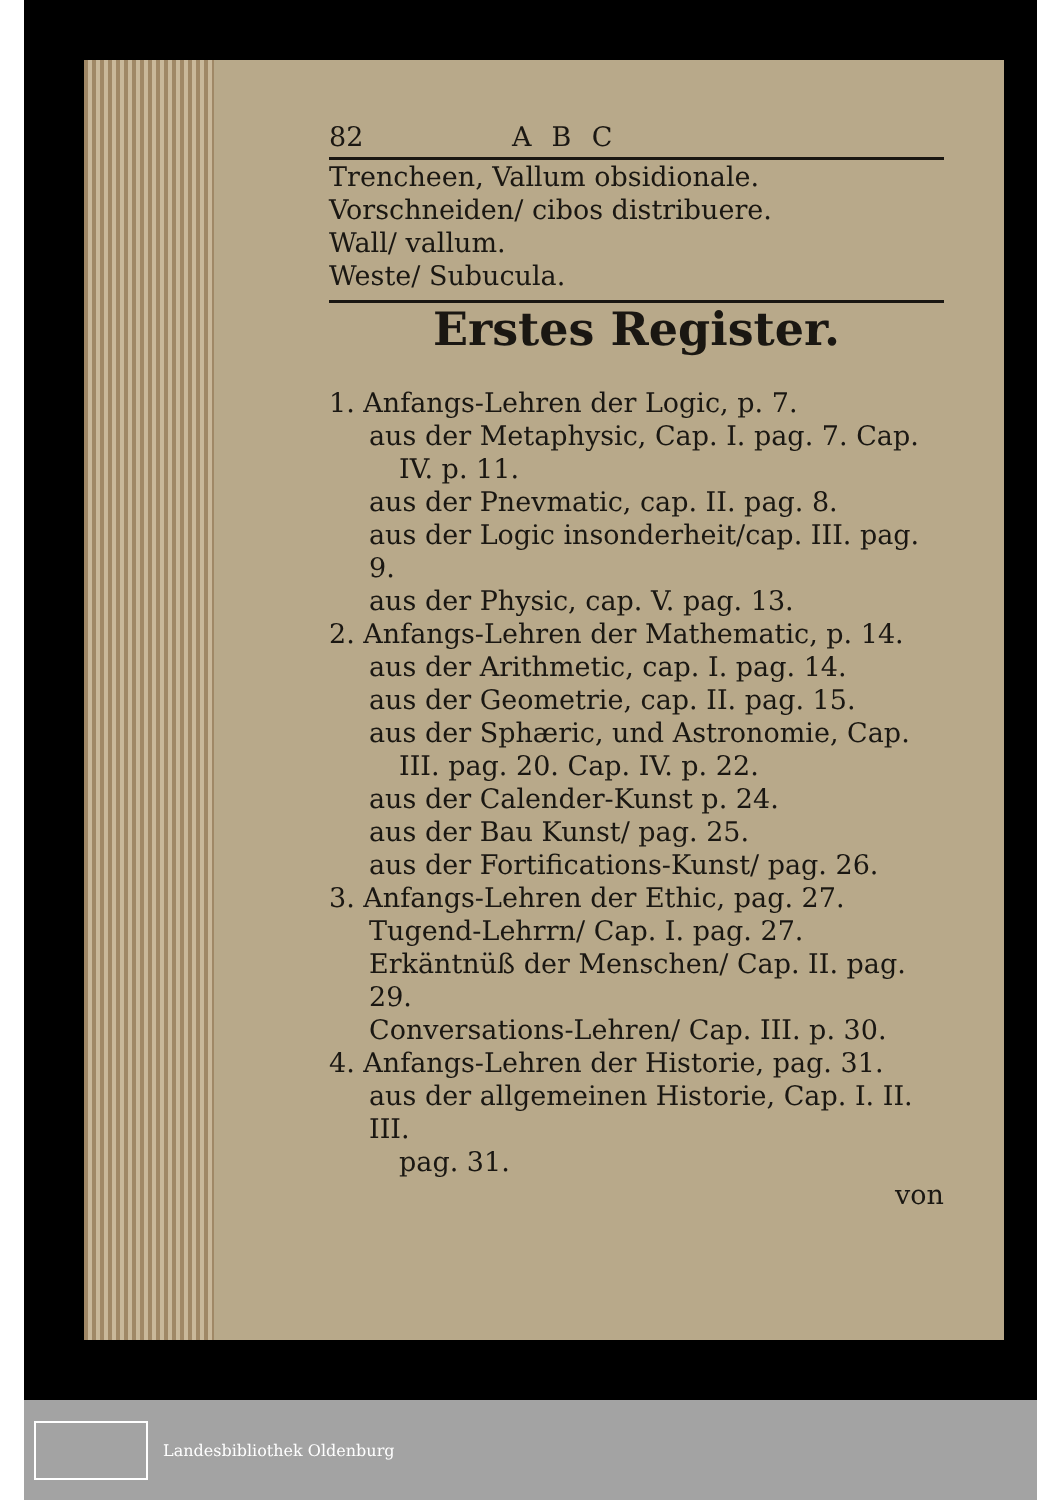82 ABC
Trencheen, Vallum obsidionale.
Vorschneiden/ cibos distribuere.
Wall/ vallum.
Weste/ Subucula.
Erstes Register.
1. Anfangs-Lehren der Logic, p. 7.
aus der Metaphysic, Cap. I. pag. 7. Cap.
IV. p. 11.
aus der Pnevmatic, cap. II. pag. 8.
aus der Logic insonderheit/cap. III. pag. 9.
aus der Physic, cap. V. pag. 13.
2. Anfangs-Lehren der Mathematic, p. 14.
aus der Arithmetic, cap. I. pag. 14.
aus der Geometrie, cap. II. pag. 15.
aus der Sphæric, und Astronomie, Cap.
III. pag. 20. Cap. IV. p. 22.
aus der Calender-Kunst p. 24.
aus der Bau Kunst/ pag. 25.
aus der Fortifications-Kunst/ pag. 26.
3. Anfangs-Lehren der Ethic, pag. 27.
Tugend-Lehrrn/ Cap. I. pag. 27.
Erkäntnüß der Menschen/ Cap. II. pag. 29.
Conversations-Lehren/ Cap. III. p. 30.
4. Anfangs-Lehren der Historie, pag. 31.
aus der allgemeinen Historie, Cap. I. II. III.
pag. 31.
von
Landesbibliothek Oldenburg